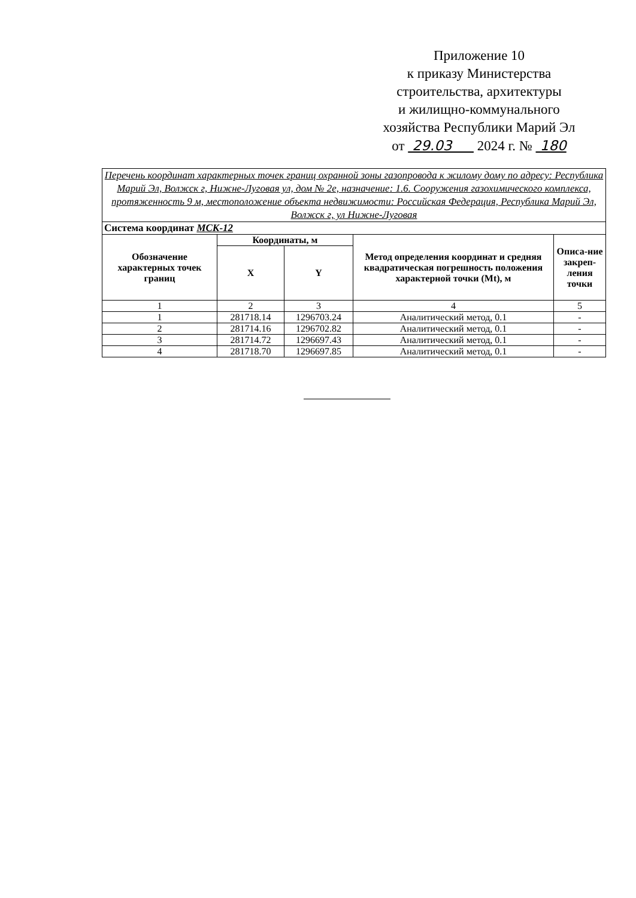Приложение 10
к приказу Министерства
строительства, архитектуры
и жилищно-коммунального
хозяйства Республики Марий Эл
от 29.03 2024 г. № 180
| Перечень координат характерных точек границ охранной зоны газопровода к жилому дому по адресу: Республика Марий Эл, Волжск г, Нижне-Луговая ул, дом № 2е, назначение: 1.6. Сооружения газохимического комплекса, протяженность 9 м, местоположение объекта недвижимости: Российская Федерация, Республика Марий Эл, Волжск г, ул Нижне-Луговая | | | | |
| Система координат МСК-12 | | | | |
| Обозначение характерных точек границ | Координаты, м | | Метод определения координат и средняя квадратическая погрешность положения характерной точки (Mt), м | Описа-ние закреп-ления точки |
| | X | Y | | |
| 1 | 2 | 3 | 4 | 5 |
| 1 | 281718.14 | 1296703.24 | Аналитический метод, 0.1 | - |
| 2 | 281714.16 | 1296702.82 | Аналитический метод, 0.1 | - |
| 3 | 281714.72 | 1296697.43 | Аналитический метод, 0.1 | - |
| 4 | 281718.70 | 1296697.85 | Аналитический метод, 0.1 | - |